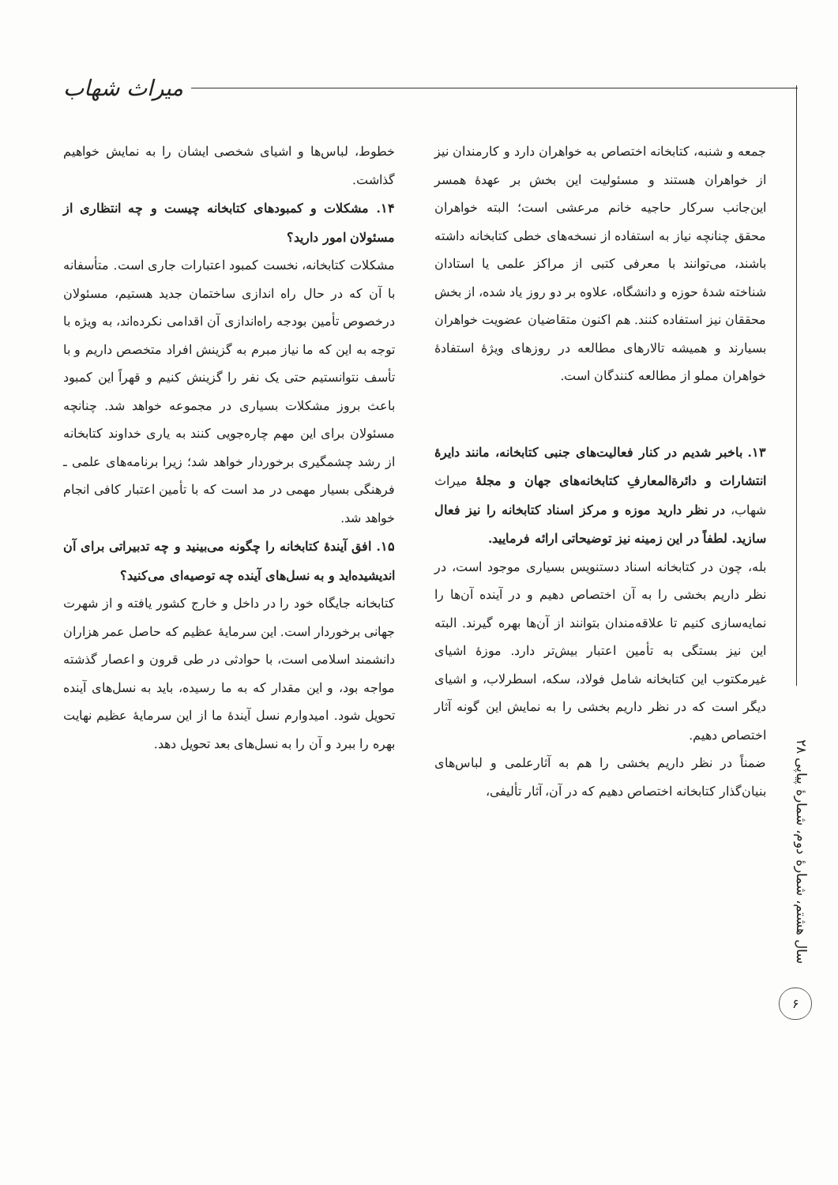میراث شهاب
جمعه و شنبه، کتابخانه اختصاص به خواهران دارد و کارمندان نیز از خواهران هستند و مسئولیت این بخش بر عهدهٔ همسر این‌جانب سرکار حاجیه خانم مرعشی است؛ البته خواهران محقق چنانچه نیاز به استفاده از نسخه‌های خطی کتابخانه داشته باشند، می‌توانند با معرفی کتبی از مراکز علمی یا استادان شناخته شدهٔ حوزه و دانشگاه، علاوه بر دو روز یاد شده، از بخش محققان نیز استفاده کنند. هم اکنون متقاضیان عضویت خواهران بسیارند و همیشه تالارهای مطالعه در روزهای ویژهٔ استفادهٔ خواهران مملو از مطالعه کنندگان است.
۱۳. باخبر شدیم در کنار فعالیت‌های جنبی کتابخانه، مانند دایرهٔ انتشارات و دائرةالمعارفِ کتابخانه‌های جهان و مجلهٔ میراث شهاب، در نظر دارید موزه و مرکز اسناد کتابخانه را نیز فعال سازید. لطفاً در این زمینه نیز توضیحاتی ارائه فرمایید.
بله، چون در کتابخانه اسناد دستنویس بسیاری موجود است، در نظر داریم بخشی را به آن اختصاص دهیم و در آینده آن‌ها را نمایه‌سازی کنیم تا علاقه‌مندان بتوانند از آن‌ها بهره گیرند. البته این نیز بستگی به تأمین اعتبار بیش‌تر دارد. موزهٔ اشیای غیرمکتوب این کتابخانه شامل فولاد، سکه، اسطرلاب، و اشیای دیگر است که در نظر داریم بخشی را به نمایش این گونه آثار اختصاص دهیم.
ضمناً در نظر داریم بخشی را هم به آثارعلمی و لباس‌های بنیان‌گذار کتابخانه اختصاص دهیم که در آن، آثار تألیفی،
خطوط، لباس‌ها و اشیای شخصی ایشان را به نمایش خواهیم گذاشت.
۱۴. مشکلات و کمبودهای کتابخانه چیست و چه انتظاری از مسئولان امور دارید؟
مشکلات کتابخانه، نخست کمبود اعتبارات جاری است. متأسفانه با آن که در حال راه اندازی ساختمان جدید هستیم، مسئولان درخصوص تأمین بودجه راه‌اندازی آن اقدامی نکرده‌اند، به ویژه با توجه به این که ما نیاز مبرم به گزینش افراد متخصص داریم و با تأسف نتوانستیم حتی یک نفر را گزینش کنیم و قهراً این کمبود باعث بروز مشکلات بسیاری در مجموعه خواهد شد. چنانچه مسئولان برای این مهم چاره‌جویی کنند به یاری خداوند کتابخانه از رشد چشمگیری برخوردار خواهد شد؛ زیرا برنامه‌های علمی ـ فرهنگی بسیار مهمی در مد است که با تأمین اعتبار کافی انجام خواهد شد.
۱۵. افق آیندهٔ کتابخانه را چگونه می‌بینید و چه تدبیراتی برای آن اندیشیده‌اید و به نسل‌های آینده چه توصیه‌ای می‌کنید؟
کتابخانه جایگاه خود را در داخل و خارج کشور یافته و از شهرت جهانی برخوردار است. این سرمایهٔ عظیم که حاصل عمر هزاران دانشمند اسلامی است، با حوادثی در طی قرون و اعصار گذشته مواجه بود، و این مقدار که به ما رسیده، باید به نسل‌های آینده تحویل شود. امیدوارم نسل آیندهٔ ما از این سرمایهٔ عظیم نهایت بهره را ببرد و آن را به نسل‌های بعد تحویل دهد.
سال هشتم، شمارهٔ دوم، شمارهٔ پیاپی ۲۸
۶